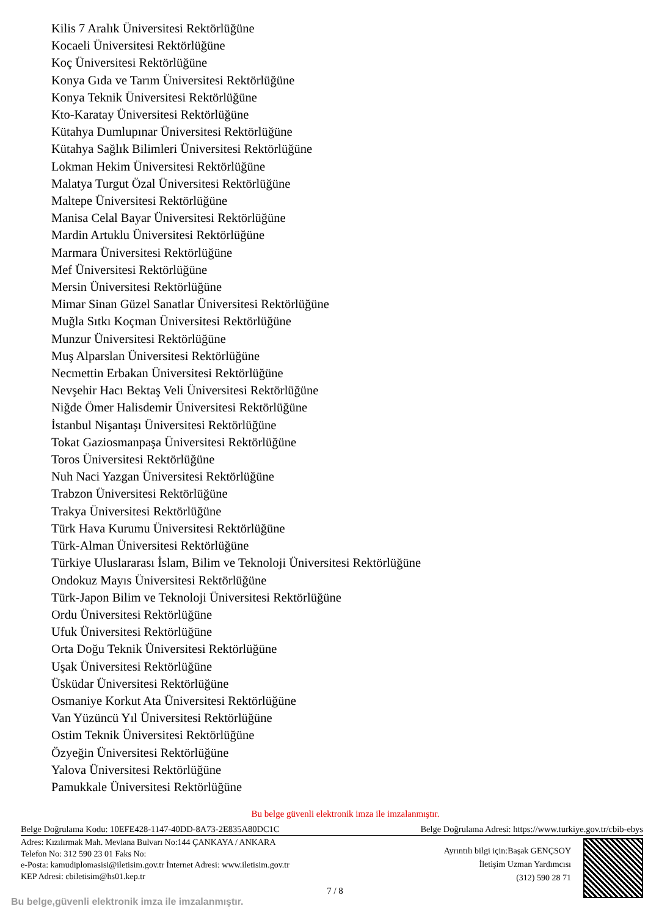Kilis 7 Aralık Üniversitesi Rektörlüğüne
Kocaeli Üniversitesi Rektörlüğüne
Koç Üniversitesi Rektörlüğüne
Konya Gıda ve Tarım Üniversitesi Rektörlüğüne
Konya Teknik Üniversitesi Rektörlüğüne
Kto-Karatay Üniversitesi Rektörlüğüne
Kütahya Dumlupınar Üniversitesi Rektörlüğüne
Kütahya Sağlık Bilimleri Üniversitesi Rektörlüğüne
Lokman Hekim Üniversitesi Rektörlüğüne
Malatya Turgut Özal Üniversitesi Rektörlüğüne
Maltepe Üniversitesi Rektörlüğüne
Manisa Celal Bayar Üniversitesi Rektörlüğüne
Mardin Artuklu Üniversitesi Rektörlüğüne
Marmara Üniversitesi Rektörlüğüne
Mef Üniversitesi Rektörlüğüne
Mersin Üniversitesi Rektörlüğüne
Mimar Sinan Güzel Sanatlar Üniversitesi Rektörlüğüne
Muğla Sıtkı Koçman Üniversitesi Rektörlüğüne
Munzur Üniversitesi Rektörlüğüne
Muş Alparslan Üniversitesi Rektörlüğüne
Necmettin Erbakan Üniversitesi Rektörlüğüne
Nevşehir Hacı Bektaş Veli Üniversitesi Rektörlüğüne
Niğde Ömer Halisdemir Üniversitesi Rektörlüğüne
İstanbul Nişantaşı Üniversitesi Rektörlüğüne
Tokat Gaziosmanpaşa Üniversitesi Rektörlüğüne
Toros Üniversitesi Rektörlüğüne
Nuh Naci Yazgan Üniversitesi Rektörlüğüne
Trabzon Üniversitesi Rektörlüğüne
Trakya Üniversitesi Rektörlüğüne
Türk Hava Kurumu Üniversitesi Rektörlüğüne
Türk-Alman Üniversitesi Rektörlüğüne
Türkiye Uluslararası İslam, Bilim ve Teknoloji Üniversitesi Rektörlüğüne
Ondokuz Mayıs Üniversitesi Rektörlüğüne
Türk-Japon Bilim ve Teknoloji Üniversitesi Rektörlüğüne
Ordu Üniversitesi Rektörlüğüne
Ufuk Üniversitesi Rektörlüğüne
Orta Doğu Teknik Üniversitesi Rektörlüğüne
Uşak Üniversitesi Rektörlüğüne
Üsküdar Üniversitesi Rektörlüğüne
Osmaniye Korkut Ata Üniversitesi Rektörlüğüne
Van Yüzüncü Yıl Üniversitesi Rektörlüğüne
Ostim Teknik Üniversitesi Rektörlüğüne
Özyeğin Üniversitesi Rektörlüğüne
Yalova Üniversitesi Rektörlüğüne
Pamukkale Üniversitesi Rektörlüğüne
Bu belge güvenli elektronik imza ile imzalanmıştır.
Belge Doğrulama Kodu: 10EFE428-1147-40DD-8A73-2E835A80DC1C Belge Doğrulama Adresi: https://www.turkiye.gov.tr/cbib-ebys
Adres: Kızılırmak Mah. Mevlana Bulvarı No:144 ÇANKAYA / ANKARA
Telefon No: 312 590 23 01 Faks No:
e-Posta: kamudiplomasisi@iletisim.gov.tr İnternet Adresi: www.iletisim.gov.tr
KEP Adresi: cbiletisim@hs01.kep.tr
Ayrıntılı bilgi için:Başak GENÇSOY
İletişim Uzman Yardımcısı
(312) 590 28 71
7 / 8
Bu belge,güvenli elektronik imza ile imzalanmıştır.